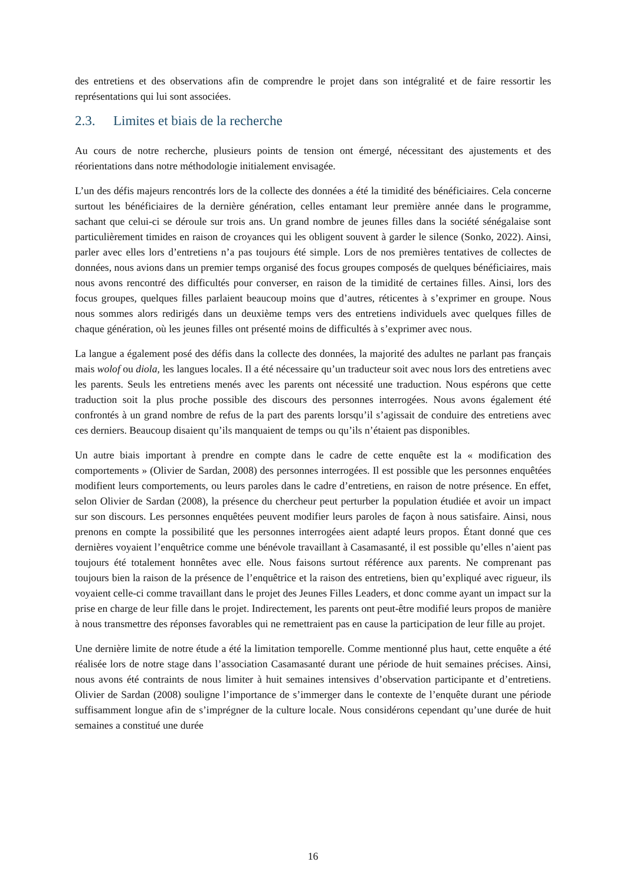des entretiens et des observations afin de comprendre le projet dans son intégralité et de faire ressortir les représentations qui lui sont associées.
2.3. Limites et biais de la recherche
Au cours de notre recherche, plusieurs points de tension ont émergé, nécessitant des ajustements et des réorientations dans notre méthodologie initialement envisagée.
L’un des défis majeurs rencontrés lors de la collecte des données a été la timidité des bénéficiaires. Cela concerne surtout les bénéficiaires de la dernière génération, celles entamant leur première année dans le programme, sachant que celui-ci se déroule sur trois ans. Un grand nombre de jeunes filles dans la société sénégalaise sont particulièrement timides en raison de croyances qui les obligent souvent à garder le silence (Sonko, 2022). Ainsi, parler avec elles lors d’entretiens n’a pas toujours été simple. Lors de nos premières tentatives de collectes de données, nous avions dans un premier temps organisé des focus groupes composés de quelques bénéficiaires, mais nous avons rencontré des difficultés pour converser, en raison de la timidité de certaines filles. Ainsi, lors des focus groupes, quelques filles parlaient beaucoup moins que d’autres, réticentes à s’exprimer en groupe. Nous nous sommes alors redirigés dans un deuxième temps vers des entretiens individuels avec quelques filles de chaque génération, où les jeunes filles ont présenté moins de difficultés à s’exprimer avec nous.
La langue a également posé des défis dans la collecte des données, la majorité des adultes ne parlant pas français mais wolof ou diola, les langues locales. Il a été nécessaire qu’un traducteur soit avec nous lors des entretiens avec les parents. Seuls les entretiens menés avec les parents ont nécessité une traduction. Nous espérons que cette traduction soit la plus proche possible des discours des personnes interrogées. Nous avons également été confrontés à un grand nombre de refus de la part des parents lorsqu’il s’agissait de conduire des entretiens avec ces derniers. Beaucoup disaient qu’ils manquaient de temps ou qu’ils n’étaient pas disponibles.
Un autre biais important à prendre en compte dans le cadre de cette enquête est la « modification des comportements » (Olivier de Sardan, 2008) des personnes interrogées. Il est possible que les personnes enquêtées modifient leurs comportements, ou leurs paroles dans le cadre d’entretiens, en raison de notre présence. En effet, selon Olivier de Sardan (2008), la présence du chercheur peut perturber la population étudiée et avoir un impact sur son discours. Les personnes enquêtées peuvent modifier leurs paroles de façon à nous satisfaire. Ainsi, nous prenons en compte la possibilité que les personnes interrogées aient adapté leurs propos. Étant donné que ces dernières voyaient l’enquêtrice comme une bénévole travaillant à Casamasanté, il est possible qu’elles n’aient pas toujours été totalement honnêtes avec elle. Nous faisons surtout référence aux parents. Ne comprenant pas toujours bien la raison de la présence de l’enquêtrice et la raison des entretiens, bien qu’expliqué avec rigueur, ils voyaient celle-ci comme travaillant dans le projet des Jeunes Filles Leaders, et donc comme ayant un impact sur la prise en charge de leur fille dans le projet. Indirectement, les parents ont peut-être modifié leurs propos de manière à nous transmettre des réponses favorables qui ne remettraient pas en cause la participation de leur fille au projet.
Une dernière limite de notre étude a été la limitation temporelle. Comme mentionné plus haut, cette enquête a été réalisée lors de notre stage dans l’association Casamasanté durant une période de huit semaines précises. Ainsi, nous avons été contraints de nous limiter à huit semaines intensives d’observation participante et d’entretiens. Olivier de Sardan (2008) souligne l’importance de s’immerger dans le contexte de l’enquête durant une période suffisamment longue afin de s’imprégner de la culture locale. Nous considérons cependant qu’une durée de huit semaines a constitué une durée
16